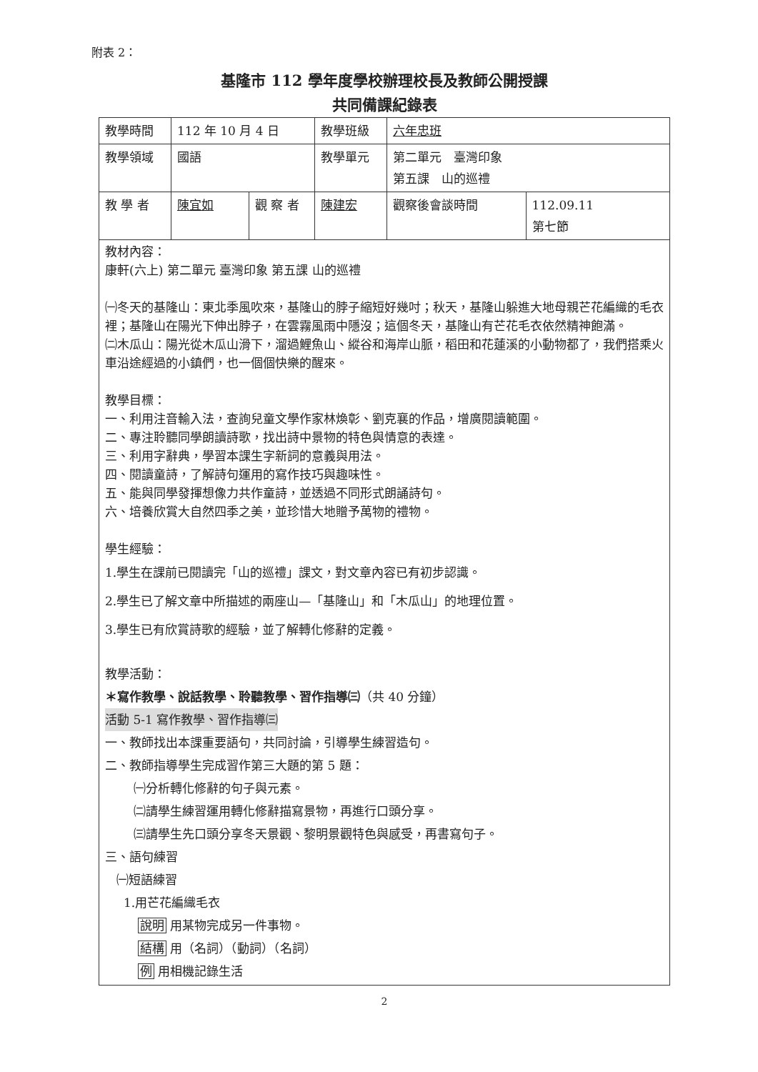附表 2：
基隆市 112 學年度學校辦理校長及教師公開授課
共同備課紀錄表
| 教學時間 | 112 年 10 月 4 日 | | 教學班級 | 六年忠班 | |
| 教學領域 | 國語 | | 教學單元 | 第二單元 臺灣印象 第五課 山的巡禮 | |
| 教 學 者 | 陳宜如 | 觀 察 者 | 陳建宏 | 觀察後會談時間 | 112.09.11 第七節 |
| 教材內容： 康軒(六上) 第二單元 臺灣印象 第五課 山的巡禮 ㈠冬天的基隆山：東北季風吹來，基隆山的脖子縮短好幾吋；秋天，基隆山躲進大地母親芒花編織的毛衣裡；基隆山在陽光下伸出脖子，在雲霧風雨中隱沒；這個冬天，基隆山有芒花毛衣依然精神飽滿。 ㈡木瓜山：陽光從木瓜山滑下，溜過鯉魚山、縱谷和海岸山脈，稻田和花蓮溪的小動物都了，我們搭乘火車沿途經過的小鎮們，也一個個快樂的醒來。 教學目標： 一、利用注音輸入法，查詢兒童文學作家林煥彰、劉克襄的作品，增廣閱讀範圍。 二、專注聆聽同學朗讀詩歌，找出詩中景物的特色與情意的表達。 三、利用字辭典，學習本課生字新詞的意義與用法。 四、閱讀童詩，了解詩句運用的寫作技巧與趣味性。 五、能與同學發揮想像力共作童詩，並透過不同形式朗誦詩句。 六、培養欣賞大自然四季之美，並珍惜大地贈予萬物的禮物。 學生經驗： 1.學生在課前已閱讀完「山的巡禮」課文，對文章內容已有初步認識。 2.學生已了解文章中所描述的兩座山—「基隆山」和「木瓜山」的地理位置。 3.學生已有欣賞詩歌的經驗，並了解轉化修辭的定義。 教學活動： ＊寫作教學、說話教學、聆聽教學、習作指導㈢ （共 40 分鐘） 活動 5-1 寫作教學、習作指導㈢ 一、教師找出本課重要語句，共同討論，引導學生練習造句。 二、教師指導學生完成習作第三大題的第 5 題： ㈠分析轉化修辭的句子與元素。 ㈡請學生練習運用轉化修辭描寫景物，再進行口頭分享。 ㈢請學生先口頭分享冬天景觀、黎明景觀特色與感受，再書寫句子。 三、語句練習 ㈠短語練習 1.用芒花編織毛衣 說明 用某物完成另一件事物。 結構 用（名詞）（動詞）（名詞） 例 用相機記錄生活 | | | | | |
2